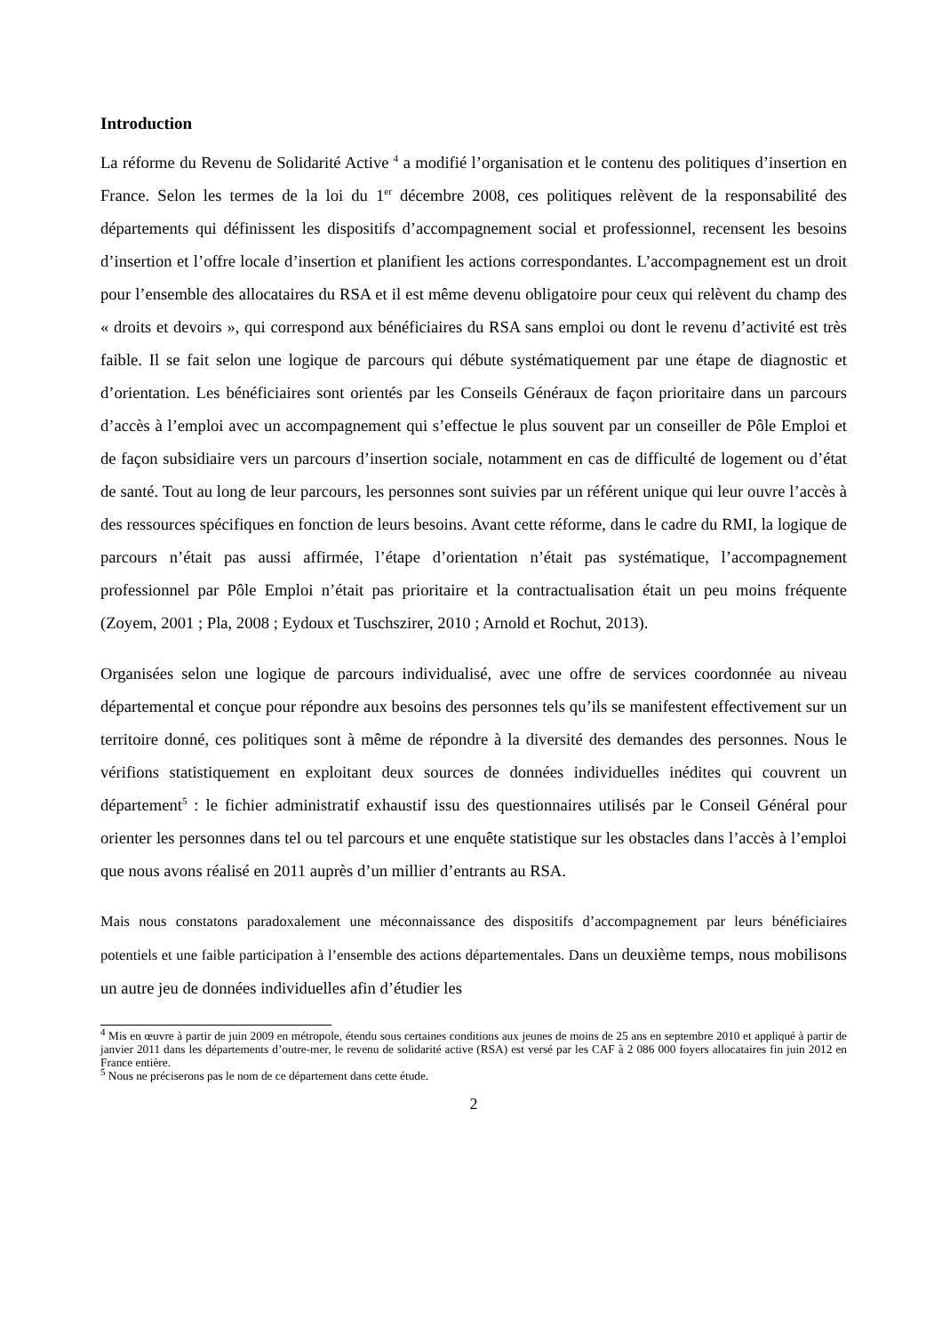Introduction
La réforme du Revenu de Solidarité Active <sup>4</sup> a modifié l’organisation et le contenu des politiques d’insertion en France. Selon les termes de la loi du 1<sup>er</sup> décembre 2008, ces politiques relèvent de la responsabilité des départements qui définissent les dispositifs d’accompagnement social et professionnel, recensent les besoins d’insertion et l’offre locale d’insertion et planifient les actions correspondantes. L’accompagnement est un droit pour l’ensemble des allocataires du RSA et il est même devenu obligatoire pour ceux qui relèvent du champ des « droits et devoirs », qui correspond aux bénéficiaires du RSA sans emploi ou dont le revenu d’activité est très faible. Il se fait selon une logique de parcours qui débute systématiquement par une étape de diagnostic et d’orientation. Les bénéficiaires sont orientés par les Conseils Généraux de façon prioritaire dans un parcours d’accès à l’emploi avec un accompagnement qui s’effectue le plus souvent par un conseiller de Pôle Emploi et de façon subsidiaire vers un parcours d’insertion sociale, notamment en cas de difficulté de logement ou d’état de santé. Tout au long de leur parcours, les personnes sont suivies par un référent unique qui leur ouvre l’accès à des ressources spécifiques en fonction de leurs besoins. Avant cette réforme, dans le cadre du RMI, la logique de parcours n’était pas aussi affirmée, l’étape d’orientation n’était pas systématique, l’accompagnement professionnel par Pôle Emploi n’était pas prioritaire et la contractualisation était un peu moins fréquente (Zoyem, 2001 ; Pla, 2008 ; Eydoux et Tuschszirer, 2010 ; Arnold et Rochut, 2013).
Organisées selon une logique de parcours individualisé, avec une offre de services coordonnée au niveau départemental et conçue pour répondre aux besoins des personnes tels qu’ils se manifestent effectivement sur un territoire donné, ces politiques sont à même de répondre à la diversité des demandes des personnes. Nous le vérifions statistiquement en exploitant deux sources de données individuelles inédites qui couvrent un département<sup>5</sup> : le fichier administratif exhaustif issu des questionnaires utilisés par le Conseil Général pour orienter les personnes dans tel ou tel parcours et une enquête statistique sur les obstacles dans l’accès à l’emploi que nous avons réalisé en 2011 auprès d’un millier d’entrants au RSA.
Mais nous constatons paradoxalement une méconnaissance des dispositifs d’accompagnement par leurs bénéficiaires potentiels et une faible participation à l’ensemble des actions départementales. Dans un deuxième temps, nous mobilisons un autre jeu de données individuelles afin d’étudier les
<sup>4</sup> Mis en œuvre à partir de juin 2009 en métropole, étendu sous certaines conditions aux jeunes de moins de 25 ans en septembre 2010 et appliqué à partir de janvier 2011 dans les départements d’outre-mer, le revenu de solidarité active (RSA) est versé par les CAF à 2 086 000 foyers allocataires fin juin 2012 en France entière.
<sup>5</sup> Nous ne préciserons pas le nom de ce département dans cette étude.
2